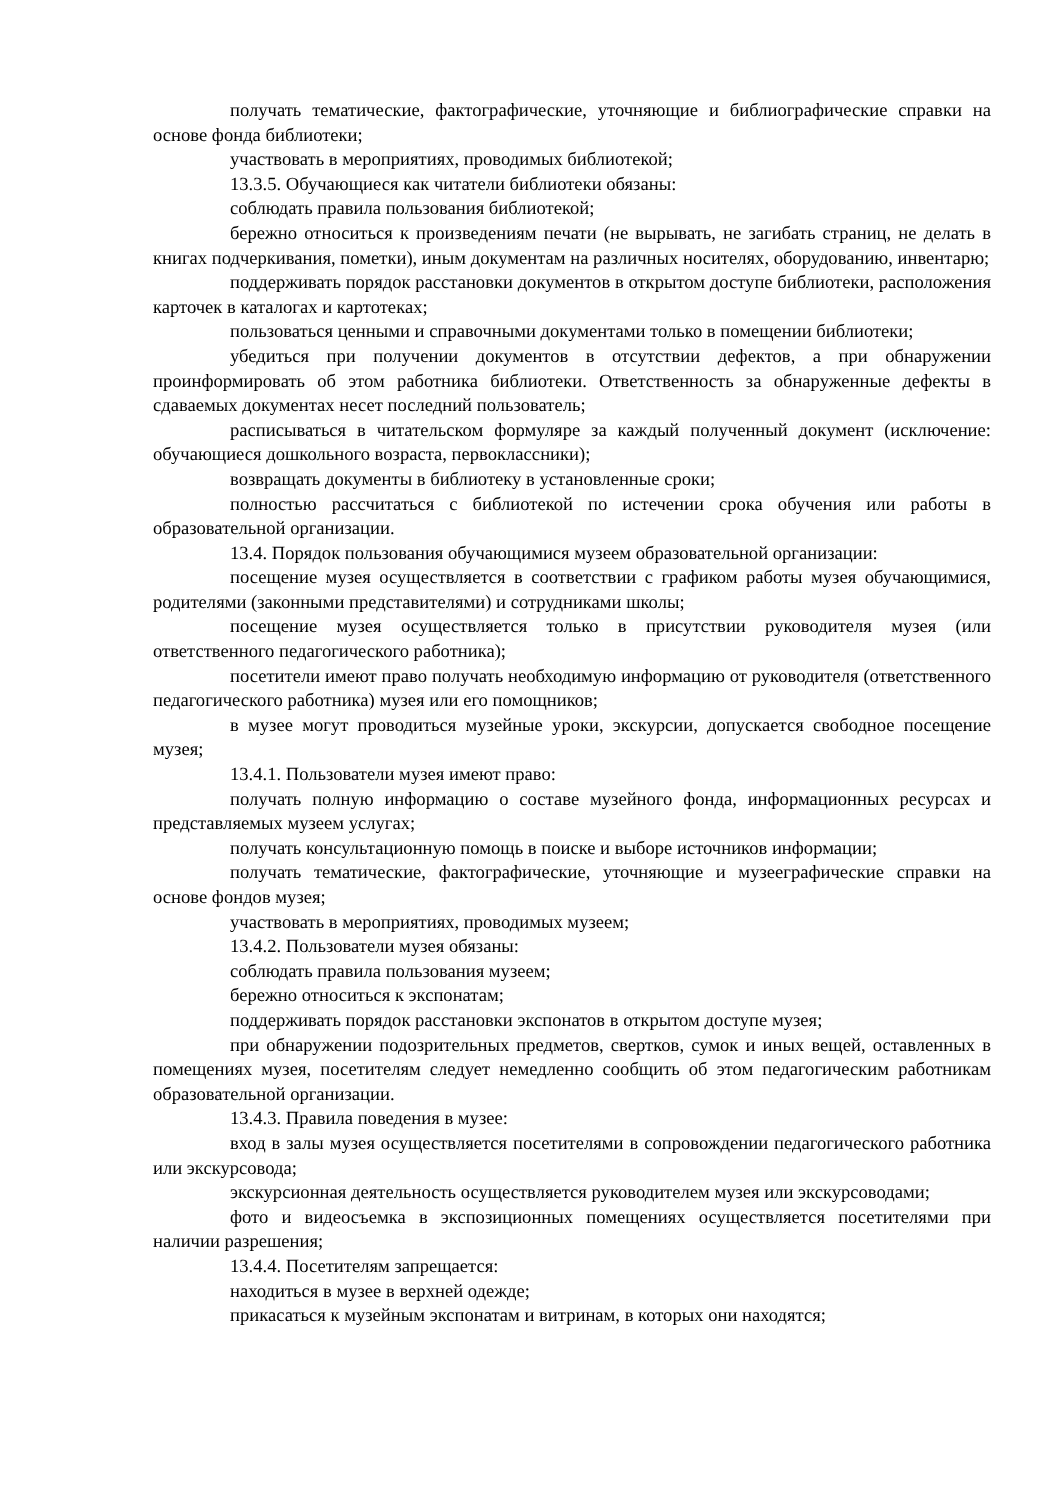получать тематические, фактографические, уточняющие и библиографические справки на основе фонда библиотеки;
участвовать в мероприятиях, проводимых библиотекой;
13.3.5. Обучающиеся как читатели библиотеки обязаны:
соблюдать правила пользования библиотекой;
бережно относиться к произведениям печати (не вырывать, не загибать страниц, не делать в книгах подчеркивания, пометки), иным документам на различных носителях, оборудованию, инвентарю;
поддерживать порядок расстановки документов в открытом доступе библиотеки, расположения карточек в каталогах и картотеках;
пользоваться ценными и справочными документами только в помещении библиотеки;
убедиться при получении документов в отсутствии дефектов, а при обнаружении проинформировать об этом работника библиотеки. Ответственность за обнаруженные дефекты в сдаваемых документах несет последний пользователь;
расписываться в читательском формуляре за каждый полученный документ (исключение: обучающиеся дошкольного возраста, первоклассники);
возвращать документы в библиотеку в установленные сроки;
полностью рассчитаться с библиотекой по истечении срока обучения или работы в образовательной организации.
13.4. Порядок пользования обучающимися музеем образовательной организации:
посещение музея осуществляется в соответствии с графиком работы музея обучающимися, родителями (законными представителями) и сотрудниками школы;
посещение музея осуществляется только в присутствии руководителя музея (или ответственного педагогического работника);
посетители имеют право получать необходимую информацию от руководителя (ответственного педагогического работника) музея или его помощников;
в музее могут проводиться музейные уроки, экскурсии, допускается свободное посещение музея;
13.4.1. Пользователи музея имеют право:
получать полную информацию о составе музейного фонда, информационных ресурсах и представляемых музеем услугах;
получать консультационную помощь в поиске и выборе источников информации;
получать тематические, фактографические, уточняющие и музееграфические справки на основе фондов музея;
участвовать в мероприятиях, проводимых музеем;
13.4.2. Пользователи музея обязаны:
соблюдать правила пользования музеем;
бережно относиться к экспонатам;
поддерживать порядок расстановки экспонатов в открытом доступе музея;
при обнаружении подозрительных предметов, свертков, сумок и иных вещей, оставленных в помещениях музея, посетителям следует немедленно сообщить об этом педагогическим работникам образовательной организации.
13.4.3. Правила поведения в музее:
вход в залы музея осуществляется посетителями в сопровождении педагогического работника или экскурсовода;
экскурсионная деятельность осуществляется руководителем музея или экскурсоводами;
фото и видеосъемка в экспозиционных помещениях осуществляется посетителями при наличии разрешения;
13.4.4. Посетителям запрещается:
находиться в музее в верхней одежде;
прикасаться к музейным экспонатам и витринам, в которых они находятся;